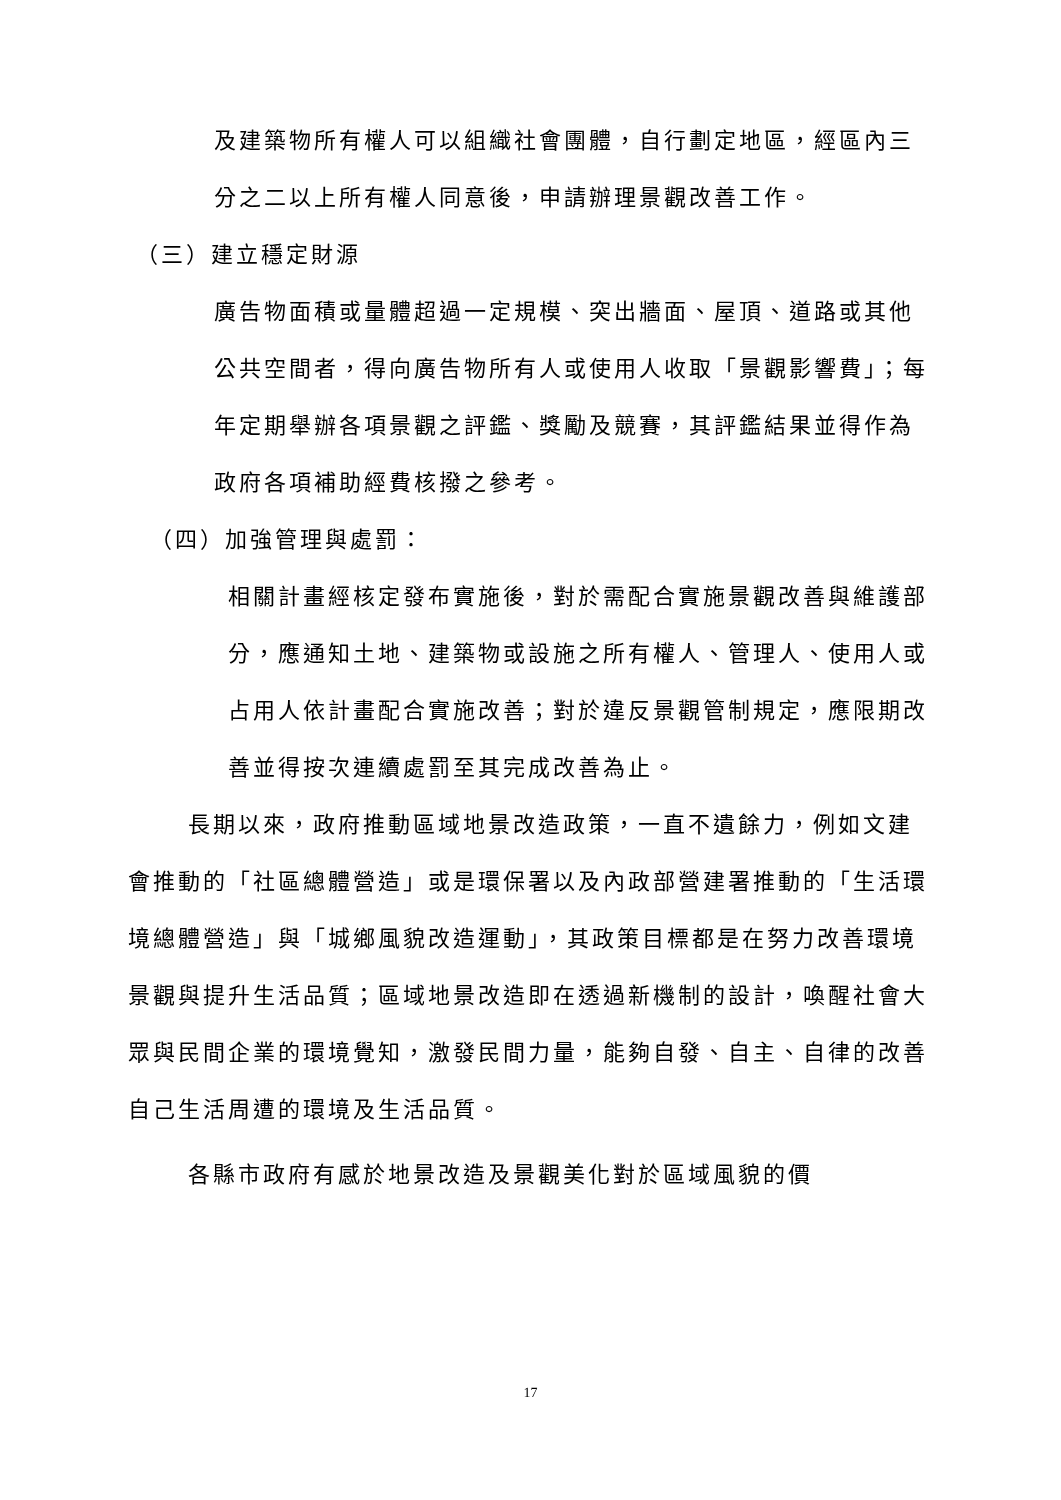及建築物所有權人可以組織社會團體，自行劃定地區，經區內三分之二以上所有權人同意後，申請辦理景觀改善工作。
（三）建立穩定財源
廣告物面積或量體超過一定規模、突出牆面、屋頂、道路或其他公共空間者，得向廣告物所有人或使用人收取「景觀影響費」；每年定期舉辦各項景觀之評鑑、獎勵及競賽，其評鑑結果並得作為政府各項補助經費核撥之參考。
（四）加強管理與處罰：
相關計畫經核定發布實施後，對於需配合實施景觀改善與維護部分，應通知土地、建築物或設施之所有權人、管理人、使用人或占用人依計畫配合實施改善；對於違反景觀管制規定，應限期改善並得按次連續處罰至其完成改善為止。
長期以來，政府推動區域地景改造政策，一直不遺餘力，例如文建會推動的「社區總體營造」或是環保署以及內政部營建署推動的「生活環境總體營造」與「城鄉風貌改造運動」，其政策目標都是在努力改善環境景觀與提升生活品質；區域地景改造即在透過新機制的設計，喚醒社會大眾與民間企業的環境覺知，激發民間力量，能夠自發、自主、自律的改善自己生活周遭的環境及生活品質。
各縣市政府有感於地景改造及景觀美化對於區域風貌的價
17